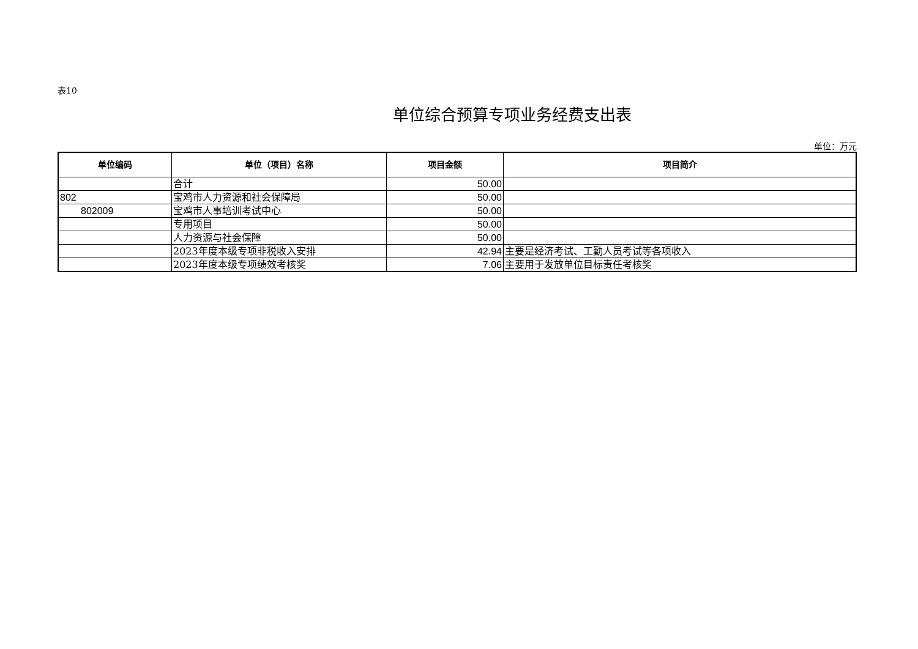表10
单位综合预算专项业务经费支出表
单位：万元
| 单位编码 | 单位（项目）名称 | 项目金额 | 项目简介 |
| --- | --- | --- | --- |
| | 合计 | 50.00 | |
| 802 | 宝鸡市人力资源和社会保障局 | 50.00 | |
| 802009 | 宝鸡市人事培训考试中心 | 50.00 | |
| | 专用项目 | 50.00 | |
| | 人力资源与社会保障 | 50.00 | |
| | 2023年度本级专项非税收入安排 | 42.94 | 主要是经济考试、工勤人员考试等各项收入 |
| | 2023年度本级专项绩效考核奖 | 7.06 | 主要用于发放单位目标责任考核奖 |